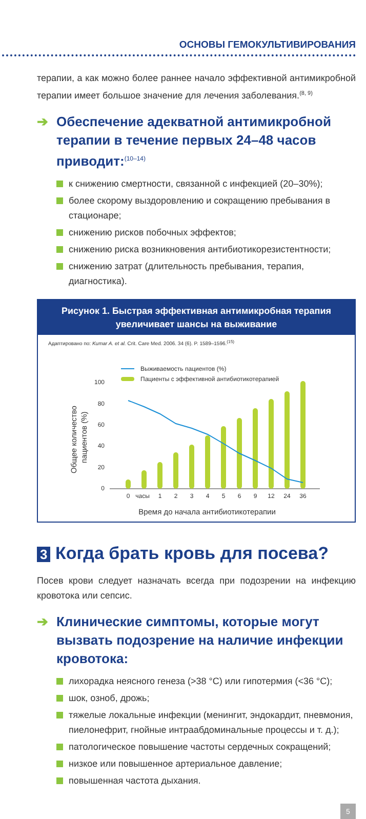ОСНОВЫ ГЕМОКУЛЬТИВИРОВАНИЯ
терапии, а как можно более раннее начало эффективной антимикробной терапии имеет большое значение для лечения заболевания.<sup>(8, 9)</sup>
➔ Обеспечение адекватной антимикробной терапии в течение первых 24–48 часов приводит:<sup>(10–14)</sup>
к снижению смертности, связанной с инфекцией (20–30%);
более скорому выздоровлению и сокращению пребывания в стационаре;
снижению рисков побочных эффектов;
снижению риска возникновения антибиотикорезистентности;
снижению затрат (длительность пребывания, терапия, диагностика).
Рисунок 1. Быстрая эффективная антимикробная терапия
увеличивает шансы на выживание
Адаптировано по: Kumar A. et al. Crit. Care Med. 2006. 34 (6). P. 1589–1596.<sup>(15)</sup>
Выживаемость пациентов (%)
Пациенты с эффективной антибиотикотерапией
Общее количество
пациентов (%)
100
80
60
40
20
0
0
часы
1
2
3
4
5
6
9
12
24
36
Время до начала антибиотикотерапии
3 Когда брать кровь для посева?
Посев крови следует назначать всегда при подозрении на инфекцию кровотока или сепсис.
➔ Клинические симптомы, которые могут вызвать подозрение на наличие инфекции кровотока:
лихорадка неясного генеза (>38 °C) или гипотермия (<36 °C);
шок, озноб, дрожь;
тяжелые локальные инфекции (менингит, эндокардит, пневмония, пиелонефрит, гнойные интраабдоминальные процессы и т. д.);
патологическое повышение частоты сердечных сокращений;
низкое или повышенное артериальное давление;
повышенная частота дыхания.
5